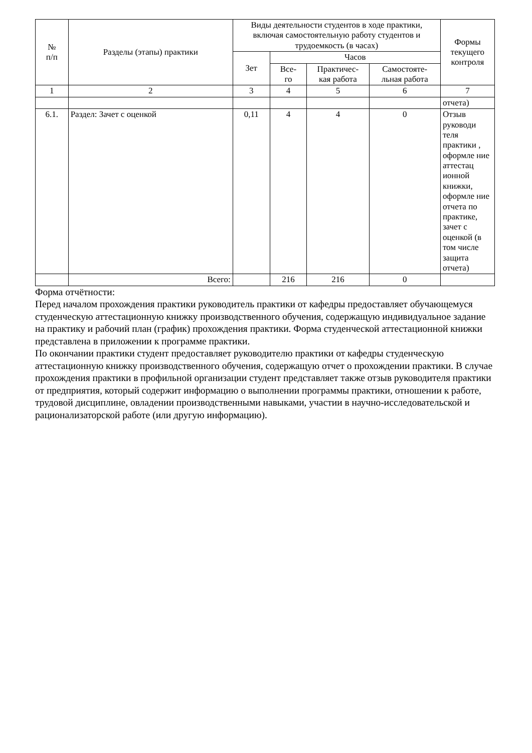| № п/п | Разделы (этапы) практики | Виды деятельности студентов в ходе практики, включая самостоятельную работу студентов и трудоемкость (в часах) | | | | Формы текущего контроля |
| --- | --- | --- | --- | --- | --- | --- |
| | | Зет | Часов | | | |
| | | | Все- го | Практичес- кая работа | Самостояте- льная работа | |
| 1 | 2 | 3 | 4 | 5 | 6 | 7 |
| | | | | | | отчета) |
| 6.1. | Раздел: Зачет с оценкой | 0,11 | 4 | 4 | 0 | Отзыв руководи теля практики , оформле ние аттестац ионной книжки, оформле ние отчета по практике, зачет с оценкой (в том числе защита отчета) |
| | Всего: | | 216 | 216 | 0 | |
Форма отчётности:
Перед началом прохождения практики руководитель практики от кафедры предоставляет обучающемуся студенческую аттестационную книжку производственного обучения, содержащую индивидуальное задание на практику и рабочий план (график) прохождения практики. Форма студенческой аттестационной книжки представлена в приложении к программе практики.
По окончании практики студент предоставляет руководителю практики от кафедры студенческую аттестационную книжку производственного обучения, содержащую отчет о прохождении практики. В случае прохождения практики в профильной организации студент представляет также отзыв руководителя практики от предприятия, который содержит информацию о выполнении программы практики, отношении к работе, трудовой дисциплине, овладении производственными навыками, участии в научно-исследовательской и рационализаторской работе (или другую информацию).